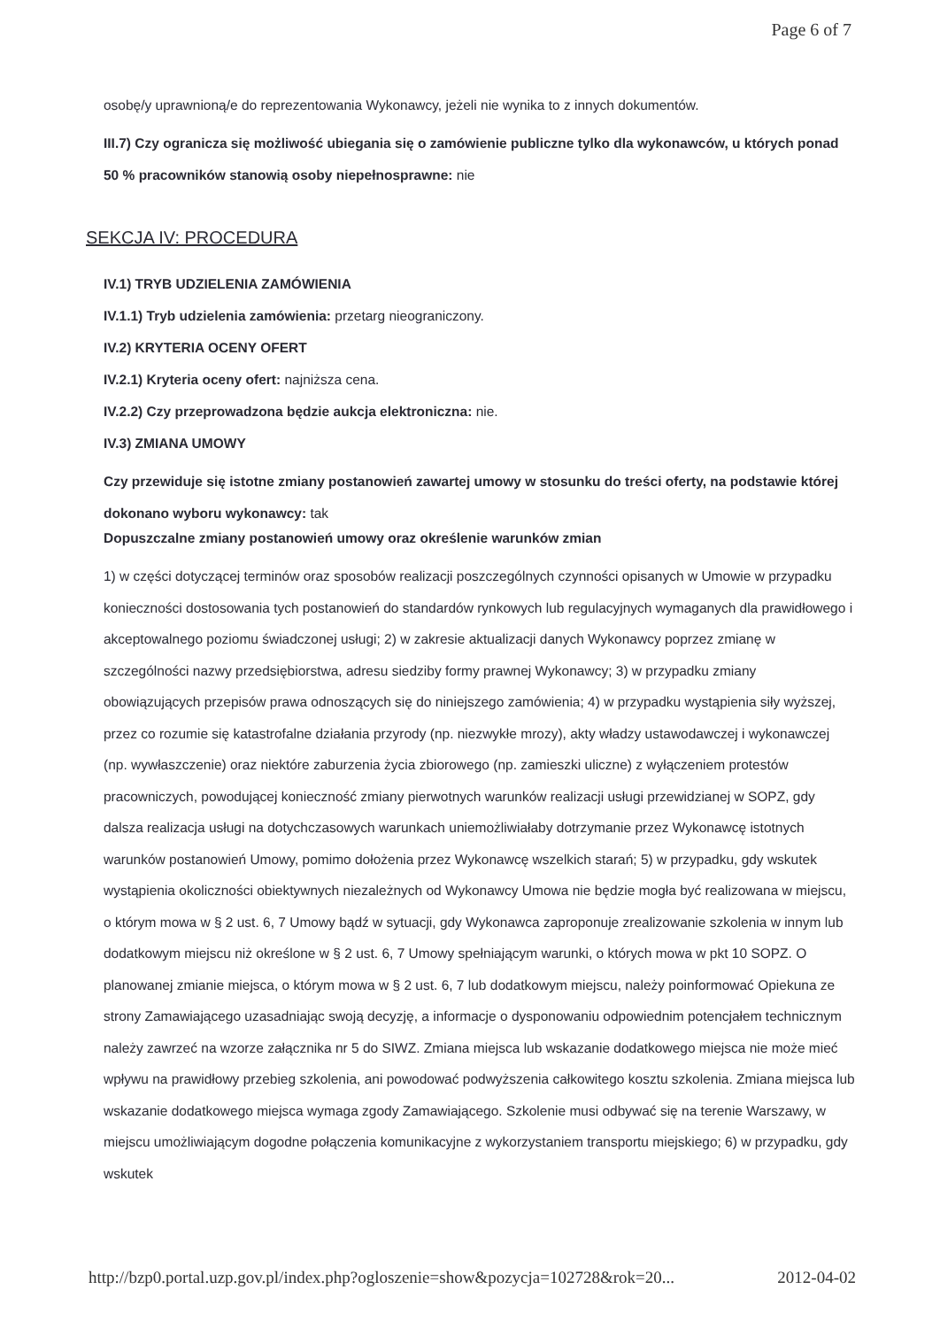Page 6 of 7
osobę/y uprawnioną/e do reprezentowania Wykonawcy, jeżeli nie wynika to z innych dokumentów.
III.7) Czy ogranicza się możliwość ubiegania się o zamówienie publiczne tylko dla wykonawców, u których ponad 50 % pracowników stanowią osoby niepełnosprawne: nie
SEKCJA IV: PROCEDURA
IV.1) TRYB UDZIELENIA ZAMÓWIENIA
IV.1.1) Tryb udzielenia zamówienia: przetarg nieograniczony.
IV.2) KRYTERIA OCENY OFERT
IV.2.1) Kryteria oceny ofert: najniższa cena.
IV.2.2) Czy przeprowadzona będzie aukcja elektroniczna: nie.
IV.3) ZMIANA UMOWY
Czy przewiduje się istotne zmiany postanowień zawartej umowy w stosunku do treści oferty, na podstawie której dokonano wyboru wykonawcy: tak
Dopuszczalne zmiany postanowień umowy oraz określenie warunków zmian
1) w części dotyczącej terminów oraz sposobów realizacji poszczególnych czynności opisanych w Umowie w przypadku konieczności dostosowania tych postanowień do standardów rynkowych lub regulacyjnych wymaganych dla prawidłowego i akceptowalnego poziomu świadczonej usługi; 2) w zakresie aktualizacji danych Wykonawcy poprzez zmianę w szczególności nazwy przedsiębiorstwa, adresu siedziby formy prawnej Wykonawcy; 3) w przypadku zmiany obowiązujących przepisów prawa odnoszących się do niniejszego zamówienia; 4) w przypadku wystąpienia siły wyższej, przez co rozumie się katastrofalne działania przyrody (np. niezwykłe mrozy), akty władzy ustawodawczej i wykonawczej (np. wywłaszczenie) oraz niektóre zaburzenia życia zbiorowego (np. zamieszki uliczne) z wyłączeniem protestów pracowniczych, powodującej konieczność zmiany pierwotnych warunków realizacji usługi przewidzianej w SOPZ, gdy dalsza realizacja usługi na dotychczasowych warunkach uniemożliwiałaby dotrzymanie przez Wykonawcę istotnych warunków postanowień Umowy, pomimo dołożenia przez Wykonawcę wszelkich starań; 5) w przypadku, gdy wskutek wystąpienia okoliczności obiektywnych niezależnych od Wykonawcy Umowa nie będzie mogła być realizowana w miejscu, o którym mowa w § 2 ust. 6, 7 Umowy bądź w sytuacji, gdy Wykonawca zaproponuje zrealizowanie szkolenia w innym lub dodatkowym miejscu niż określone w § 2 ust. 6, 7 Umowy spełniającym warunki, o których mowa w pkt 10 SOPZ. O planowanej zmianie miejsca, o którym mowa w § 2 ust. 6, 7 lub dodatkowym miejscu, należy poinformować Opiekuna ze strony Zamawiającego uzasadniając swoją decyzję, a informacje o dysponowaniu odpowiednim potencjałem technicznym należy zawrzeć na wzorze załącznika nr 5 do SIWZ. Zmiana miejsca lub wskazanie dodatkowego miejsca nie może mieć wpływu na prawidłowy przebieg szkolenia, ani powodować podwyższenia całkowitego kosztu szkolenia. Zmiana miejsca lub wskazanie dodatkowego miejsca wymaga zgody Zamawiającego. Szkolenie musi odbywać się na terenie Warszawy, w miejscu umożliwiającym dogodne połączenia komunikacyjne z wykorzystaniem transportu miejskiego; 6) w przypadku, gdy wskutek
http://bzp0.portal.uzp.gov.pl/index.php?ogloszenie=show&pozycja=102728&rok=20... 2012-04-02